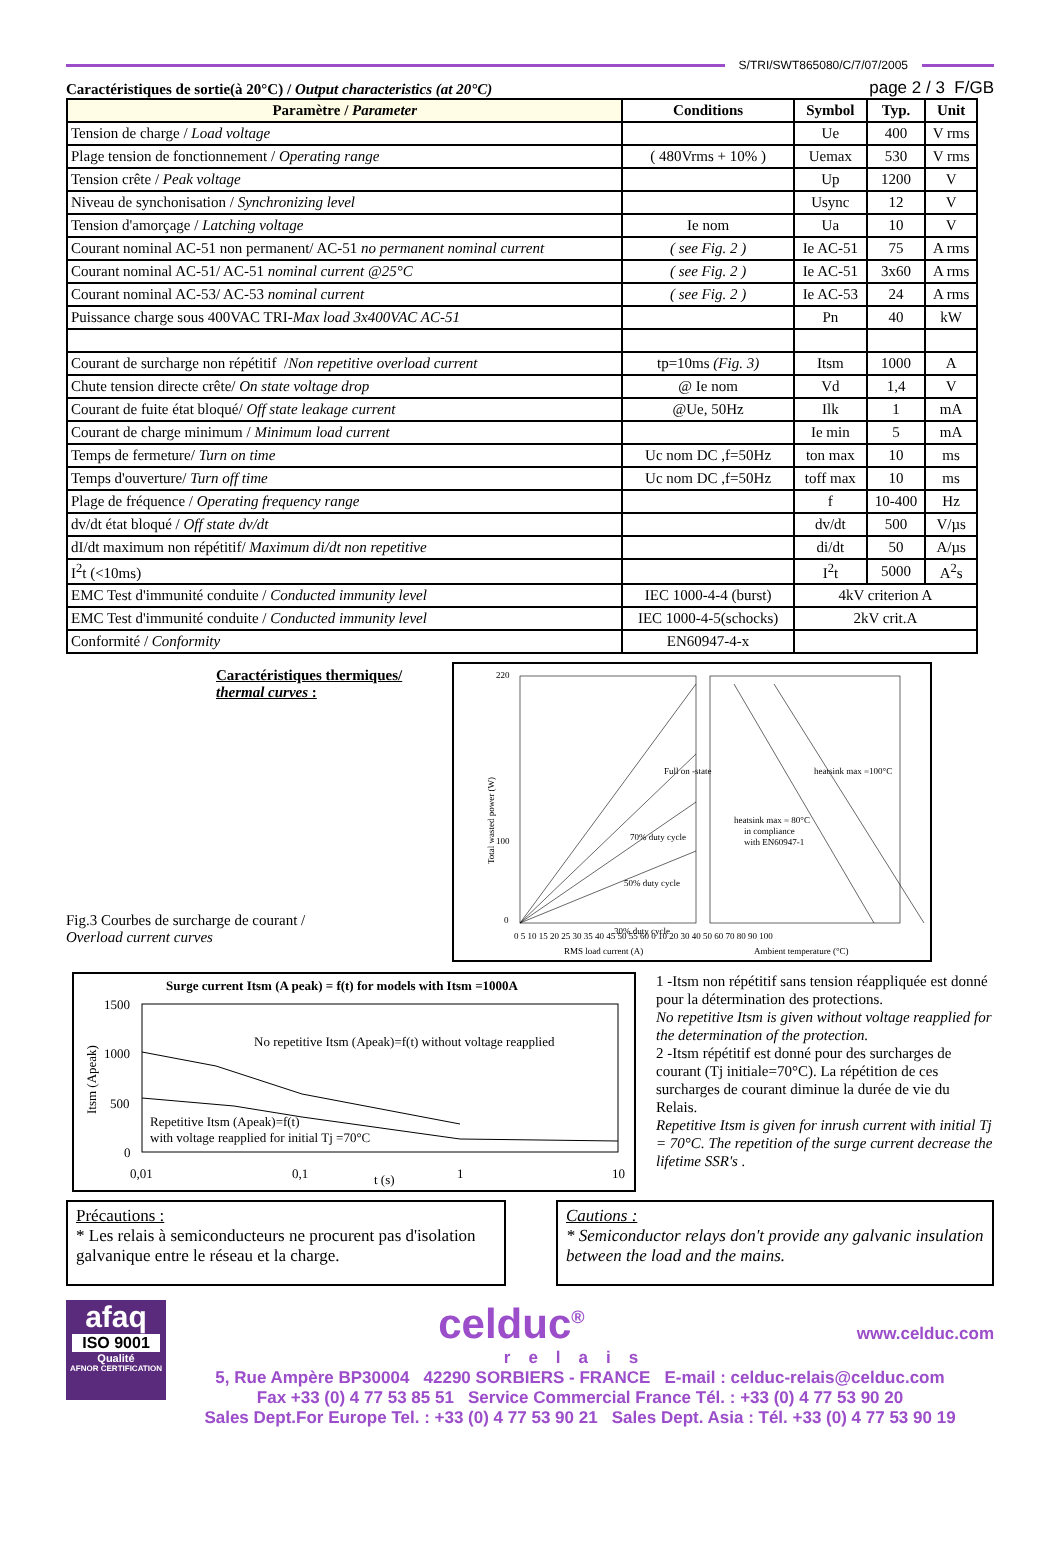S/TRI/SWT865080/C/7/07/2005
Caractéristiques de sortie(à 20°C) / Output characteristics (at 20°C) page 2 / 3 F/GB
| Paramètre / Parameter | Conditions | Symbol | Typ. | Unit |
| --- | --- | --- | --- | --- |
| Tension de charge / Load voltage | | Ue | 400 | V rms |
| Plage tension de fonctionnement / Operating range | ( 480Vrms + 10% ) | Uemax | 530 | V rms |
| Tension crête / Peak voltage | | Up | 1200 | V |
| Niveau de synchonisation / Synchronizing level | | Usync | 12 | V |
| Tension d'amorçage / Latching voltage | Ie nom | Ua | 10 | V |
| Courant nominal AC-51 non permanent/ AC-51 no permanent nominal current | ( see Fig. 2 ) | Ie AC-51 | 75 | A rms |
| Courant nominal AC-51/ AC-51 nominal current @25°C | ( see Fig. 2 ) | Ie AC-51 | 3x60 | A rms |
| Courant nominal AC-53/ AC-53 nominal current | ( see Fig. 2 ) | Ie AC-53 | 24 | A rms |
| Puissance charge sous 400VAC TRI- Max load 3x400VAC AC-51 | | Pn | 40 | kW |
| Courant de surcharge non répétitif / Non repetitive overload current | tp=10ms (Fig. 3) | Itsm | 1000 | A |
| Chute tension directe crête/ On state voltage drop | @ Ie nom | Vd | 1,4 | V |
| Courant de fuite état bloqué/ Off state leakage current | @Ue, 50Hz | Ilk | 1 | mA |
| Courant de charge minimum / Minimum load current | | Ie min | 5 | mA |
| Temps de fermeture/ Turn on time | Uc nom DC ,f=50Hz | ton max | 10 | ms |
| Temps d'ouverture/ Turn off time | Uc nom DC ,f=50Hz | toff max | 10 | ms |
| Plage de fréquence / Operating frequency range | | f | 10-400 | Hz |
| dv/dt état bloqué / Off state dv/dt | | dv/dt | 500 | V/µs |
| dI/dt maximum non répétitif/ Maximum di/dt non repetitive | | di/dt | 50 | A/µs |
| I<sup>2</sup>t (<10ms) | | I<sup>2</sup>t | 5000 | A<sup>2</sup>s |
| EMC Test d'immunité conduite / Conducted immunity level | IEC 1000-4-4 (burst) | 4kV criterion A | | |
| EMC Test d'immunité conduite / Conducted immunity level | IEC 1000-4-5(schocks) | 2kV crit.A | | |
| Conformité / Conformity | EN60947-4-x | | | |
Caractéristiques thermiques/
thermal curves :
Fig.3 Courbes de surcharge de courant /
Overload current curves
Full on -state
70% duty cycle
50% duty cycle
30% duty cycle
heatsink max =100°C
heatsink max = 80°C
in compliance
with EN60947-1
220
100
0
0 5 10 15 20 25 30 35 40 45 50 55 60 0 10 20 30 40 50 60 70 80 90 100
RMS load current (A)
Ambient temperature (°C)
Total wasted power (W)
Surge current Itsm (A peak) = f(t) for models with Itsm =1000A
1500
1000
500
0
No repetitive Itsm (Apeak)=f(t) without voltage reapplied
Repetitive Itsm (Apeak)=f(t)
with voltage reapplied for initial Tj =70°C
0,01
0,1
1
10
t (s)
Itsm (Apeak)
1 -Itsm non répétitif sans tension réappliquée est donné pour la détermination des protections.
No repetitive Itsm is given without voltage reapplied for the determination of the protection.
2 -Itsm répétitif est donné pour des surcharges de courant (Tj initiale=70°C). La répétition de ces surcharges de courant diminue la durée de vie du Relais.
Repetitive Itsm is given for inrush current with initial Tj = 70°C. The repetition of the surge current decrease the lifetime SSR's .
Précautions :
* Les relais à semiconducteurs ne procurent pas d'isolation
galvanique entre le réseau et la charge.
Cautions :
* Semiconductor relays don't provide any galvanic insulation between the load and the mains.
afaq
ISO 9001
Qualité
AFNOR CERTIFICATION
celduc<sup>®</sup> www.celduc.com
relais
5, Rue Ampère BP30004 42290 SORBIERS - FRANCE E-mail : celduc-relais@celduc.com
Fax +33 (0) 4 77 53 85 51 Service Commercial France Tél. : +33 (0) 4 77 53 90 20
Sales Dept.For Europe Tel. : +33 (0) 4 77 53 90 21 Sales Dept. Asia : Tél. +33 (0) 4 77 53 90 19